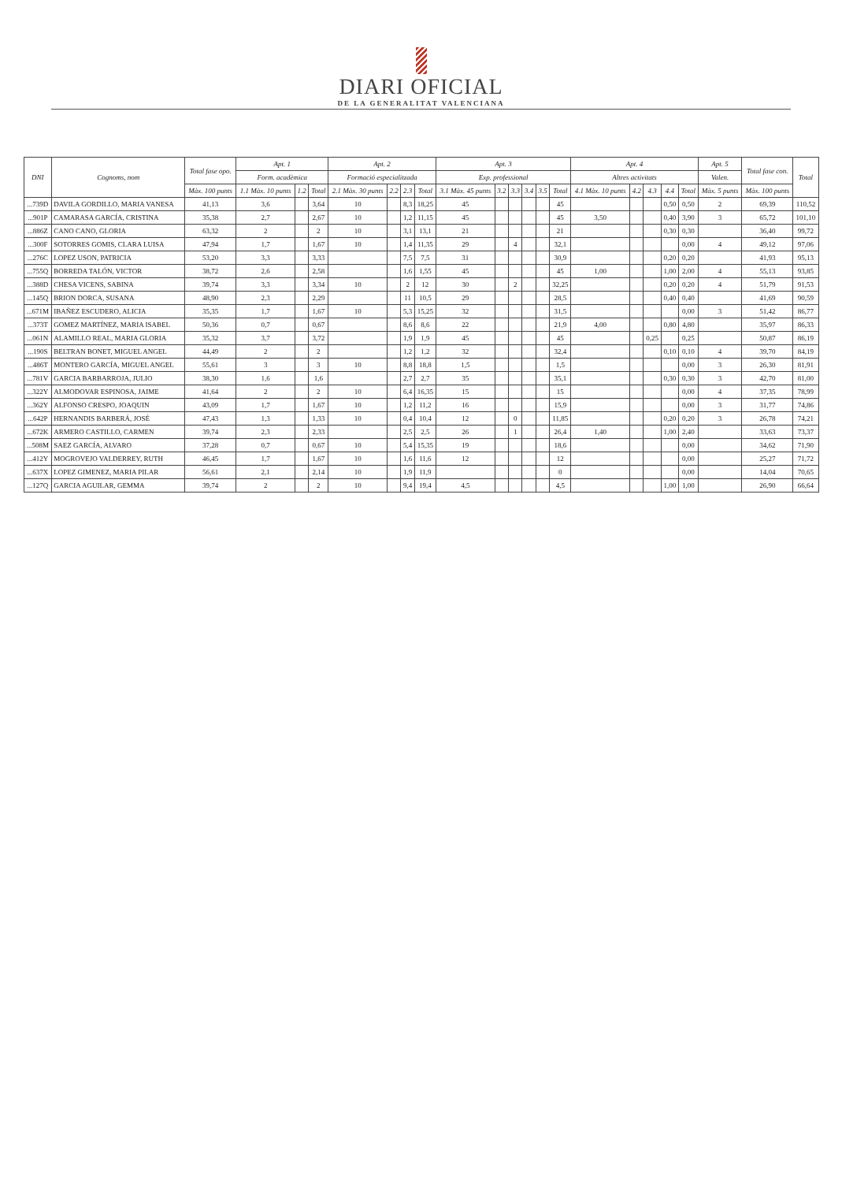DIARI OFICIAL
DE LA GENERALITAT VALENCIANA
| DNI | Cognoms, nom | Total fase opo. | Apt. 1 | | | Apt. 2 | | | | Apt. 3 | | | | | | Apt. 4 | | | | | Apt. 5 | Total fase con. | Total |
| --- | --- | --- | --- | --- | --- | --- | --- | --- | --- | --- | --- | --- | --- | --- | --- | --- | --- | --- | --- | --- | --- | --- | --- |
| | | | Form. acadèmica | | | Formació especialitzada | | | | Exp. professional | | | | | | Altres activitats | | | | | Valen. | | |
| | | Màx. 100 punts | 1.1 Màx. 10 punts | 1.2 | Total | 2.1 Màx. 30 punts | 2.2 | 2.3 | Total | 3.1 Màx. 45 punts | 3.2 | 3.3 | 3.4 | 3.5 | Total | 4.1 Màx. 10 punts | 4.2 | 4.3 | 4.4 | Total | Màx. 5 punts | Màx. 100 punts | |
| ...739D | DAVILA GORDILLO, MARIA VANESA | 41,13 | 3,6 | | 3,64 | 10 | | 8,3 | 18,25 | 45 | | | | | 45 | | | | 0,50 | 0,50 | 2 | 69,39 | 110,52 |
| ...901P | CAMARASA GARCÍA, CRISTINA | 35,38 | 2,7 | | 2,67 | 10 | | 1,2 | 11,15 | 45 | | | | | 45 | 3,50 | | | 0,40 | 3,90 | 3 | 65,72 | 101,10 |
| ...886Z | CANO CANO, GLORIA | 63,32 | 2 | | 2 | 10 | | 3,1 | 13,1 | 21 | | | | | 21 | | | | 0,30 | 0,30 | | 36,40 | 99,72 |
| ...300F | SOTORRES GOMIS, CLARA LUISA | 47,94 | 1,7 | | 1,67 | 10 | | 1,4 | 11,35 | 29 | | 4 | | | 32,1 | | | | | 0,00 | 4 | 49,12 | 97,06 |
| ...276C | LOPEZ USON, PATRICIA | 53,20 | 3,3 | | 3,33 | | | 7,5 | 7,5 | 31 | | | | | 30,9 | | | | 0,20 | 0,20 | | 41,93 | 95,13 |
| ...755Q | BORREDA TALÓN, VICTOR | 38,72 | 2,6 | | 2,58 | | | 1,6 | 1,55 | 45 | | | | | 45 | 1,00 | | | 1,00 | 2,00 | 4 | 55,13 | 93,85 |
| ...388D | CHESA VICENS, SABINA | 39,74 | 3,3 | | 3,34 | 10 | | 2 | 12 | 30 | | 2 | | | 32,25 | | | | 0,20 | 0,20 | 4 | 51,79 | 91,53 |
| ...145Q | BRION DORCA, SUSANA | 48,90 | 2,3 | | 2,29 | | | 11 | 10,5 | 29 | | | | | 28,5 | | | | 0,40 | 0,40 | | 41,69 | 90,59 |
| ...671M | IBAÑEZ ESCUDERO, ALICIA | 35,35 | 1,7 | | 1,67 | 10 | | 5,3 | 15,25 | 32 | | | | | 31,5 | | | | | 0,00 | 3 | 51,42 | 86,77 |
| ...373T | GOMEZ MARTÍNEZ, MARIA ISABEL | 50,36 | 0,7 | | 0,67 | | | 8,6 | 8,6 | 22 | | | | | 21,9 | 4,00 | | | 0,80 | 4,80 | | 35,97 | 86,33 |
| ...061N | ALAMILLO REAL, MARIA GLORIA | 35,32 | 3,7 | | 3,72 | | | 1,9 | 1,9 | 45 | | | | | 45 | | | 0,25 | | 0,25 | | 50,87 | 86,19 |
| ...190S | BELTRAN BONET, MIGUEL ANGEL | 44,49 | 2 | | 2 | | | 1,2 | 1,2 | 32 | | | | | 32,4 | | | | 0,10 | 0,10 | 4 | 39,70 | 84,19 |
| ...486T | MONTERO GARCÍA, MIGUEL ANGEL | 55,61 | 3 | | 3 | 10 | | 8,8 | 18,8 | 1,5 | | | | | 1,5 | | | | | 0,00 | 3 | 26,30 | 81,91 |
| ...781V | GARCIA BARBARROJA, JULIO | 38,30 | 1,6 | | 1,6 | | | 2,7 | 2,7 | 35 | | | | | 35,1 | | | | 0,30 | 0,30 | 3 | 42,70 | 81,00 |
| ...322Y | ALMODOVAR ESPINOSA, JAIME | 41,64 | 2 | | 2 | 10 | | 6,4 | 16,35 | 15 | | | | | 15 | | | | | 0,00 | 4 | 37,35 | 78,99 |
| ...362Y | ALFONSO CRESPO, JOAQUIN | 43,09 | 1,7 | | 1,67 | 10 | | 1,2 | 11,2 | 16 | | | | | 15,9 | | | | | 0,00 | 3 | 31,77 | 74,86 |
| ...642P | HERNANDIS BARBERÁ, JOSÉ | 47,43 | 1,3 | | 1,33 | 10 | | 0,4 | 10,4 | 12 | | 0 | | | 11,85 | | | | 0,20 | 0,20 | 3 | 26,78 | 74,21 |
| ...672K | ARMERO CASTILLO, CARMEN | 39,74 | 2,3 | | 2,33 | | | 2,5 | 2,5 | 26 | | 1 | | | 26,4 | 1,40 | | | 1,00 | 2,40 | | 33,63 | 73,37 |
| ...508M | SAEZ GARCÍA, ALVARO | 37,28 | 0,7 | | 0,67 | 10 | | 5,4 | 15,35 | 19 | | | | | 18,6 | | | | | 0,00 | | 34,62 | 71,90 |
| ...412Y | MOGROVEJO VALDERREY, RUTH | 46,45 | 1,7 | | 1,67 | 10 | | 1,6 | 11,6 | 12 | | | | | 12 | | | | | 0,00 | | 25,27 | 71,72 |
| ...637X | LOPEZ GIMENEZ, MARIA PILAR | 56,61 | 2,1 | | 2,14 | 10 | | 1,9 | 11,9 | | | | | | 0 | | | | | 0,00 | | 14,04 | 70,65 |
| ...127Q | GARCIA AGUILAR, GEMMA | 39,74 | 2 | | 2 | 10 | | 9,4 | 19,4 | 4,5 | | | | | 4,5 | | | | 1,00 | 1,00 | | 26,90 | 66,64 |